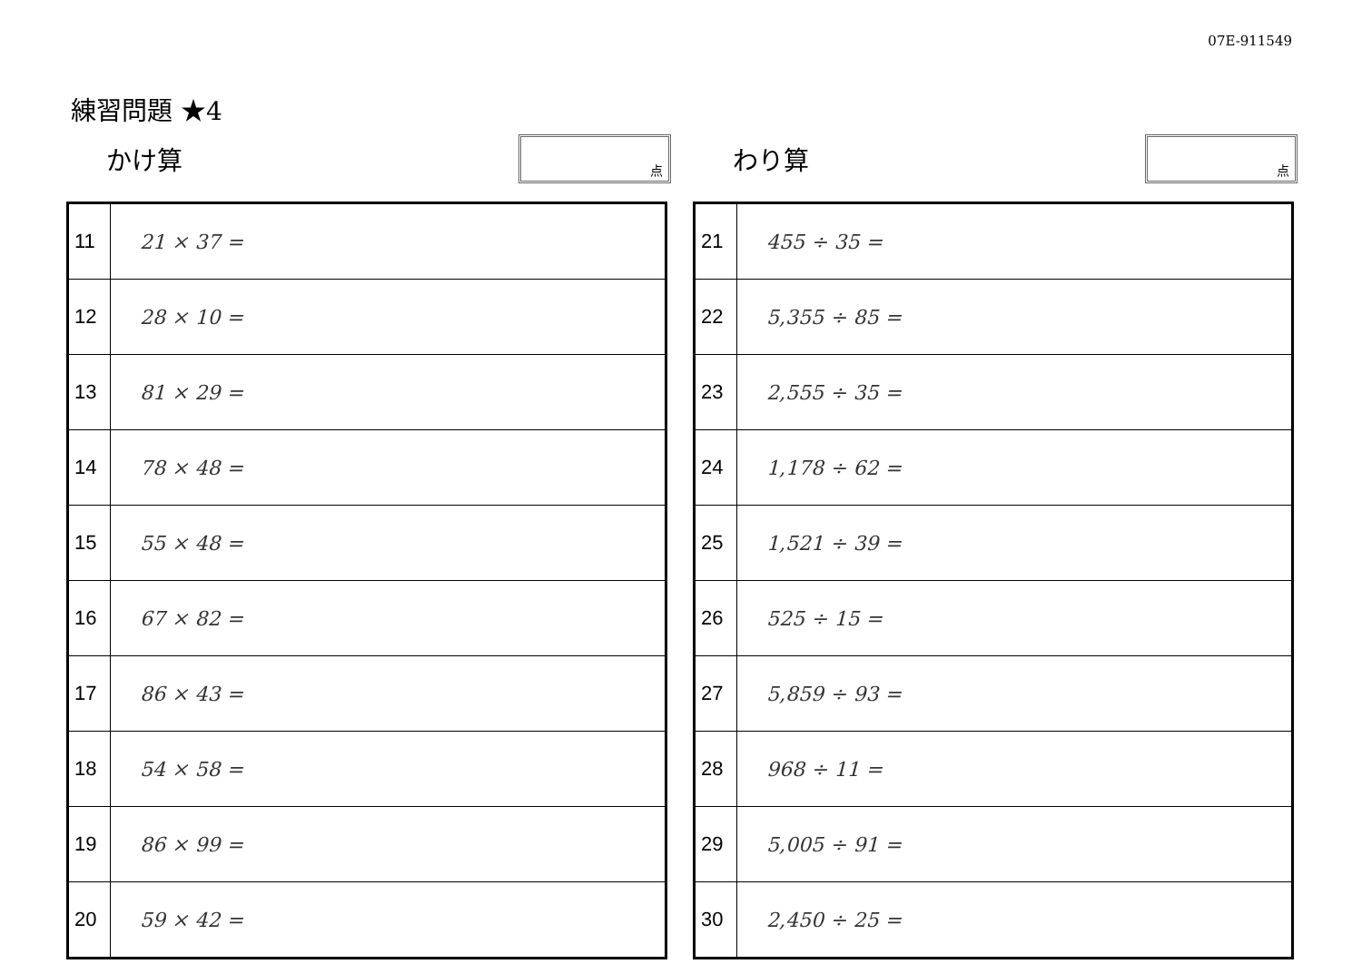07E-911549
練習問題 ★4
かけ算
点
| 11 | 21 × 37 = |
| 12 | 28 × 10 = |
| 13 | 81 × 29 = |
| 14 | 78 × 48 = |
| 15 | 55 × 48 = |
| 16 | 67 × 82 = |
| 17 | 86 × 43 = |
| 18 | 54 × 58 = |
| 19 | 86 × 99 = |
| 20 | 59 × 42 = |
わり算
点
| 21 | 455 ÷ 35 = |
| 22 | 5,355 ÷ 85 = |
| 23 | 2,555 ÷ 35 = |
| 24 | 1,178 ÷ 62 = |
| 25 | 1,521 ÷ 39 = |
| 26 | 525 ÷ 15 = |
| 27 | 5,859 ÷ 93 = |
| 28 | 968 ÷ 11 = |
| 29 | 5,005 ÷ 91 = |
| 30 | 2,450 ÷ 25 = |